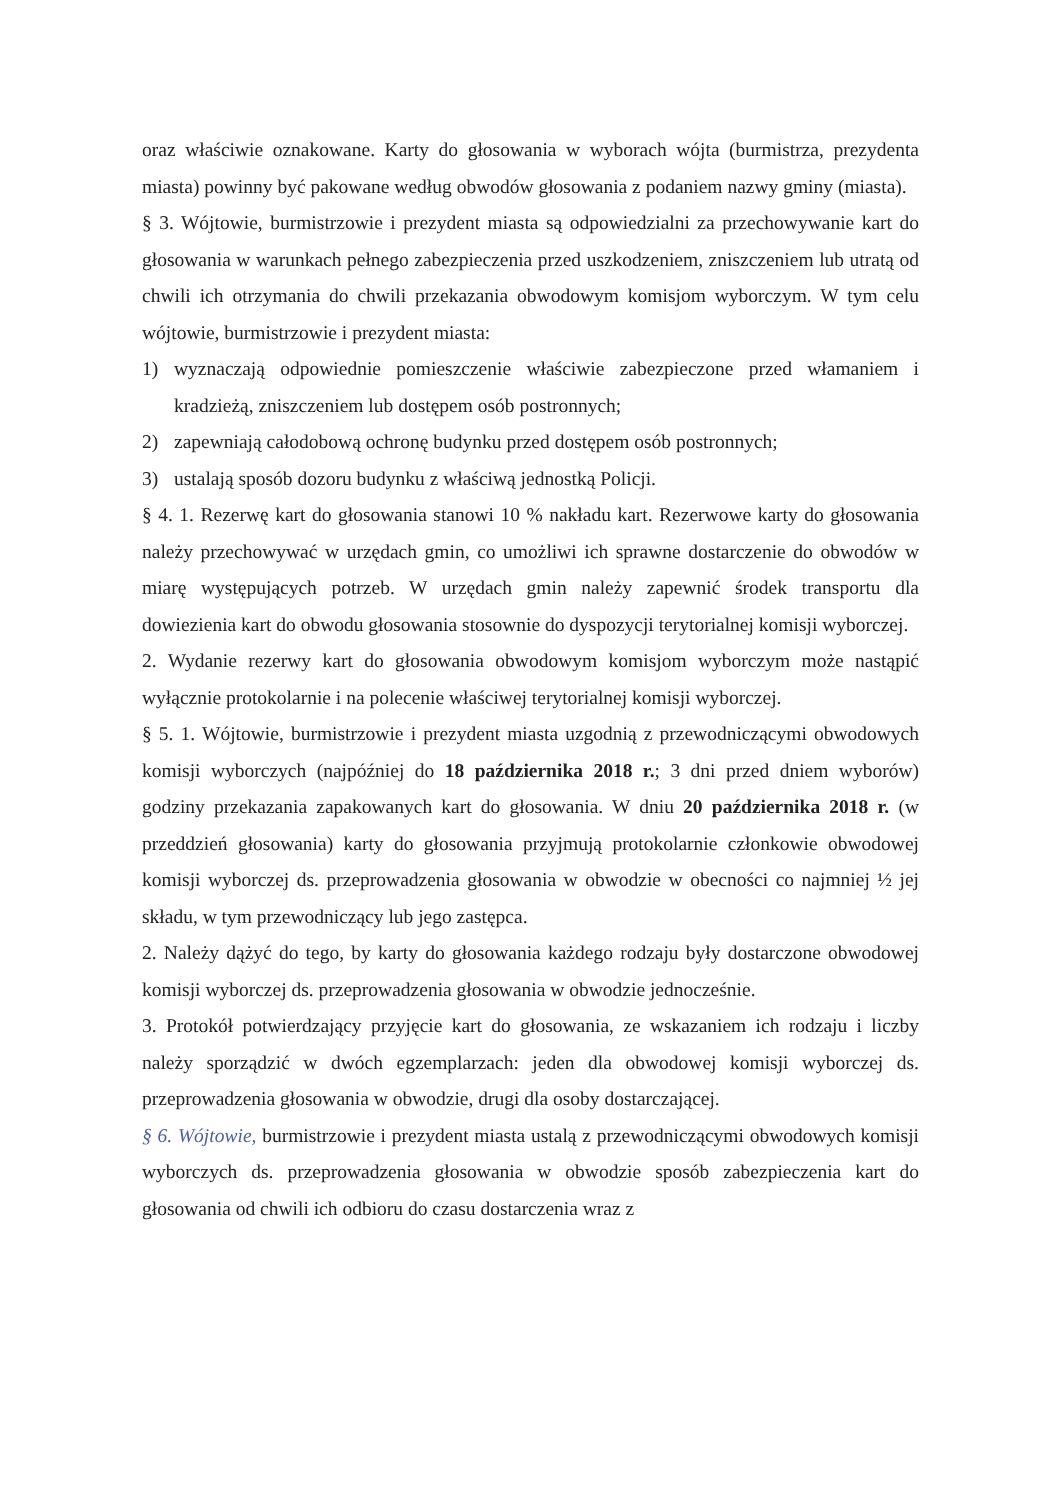oraz właściwie oznakowane. Karty do głosowania w wyborach wójta (burmistrza, prezydenta miasta) powinny być pakowane według obwodów głosowania z podaniem nazwy gminy (miasta).
§ 3. Wójtowie, burmistrzowie i prezydent miasta są odpowiedzialni za przechowywanie kart do głosowania w warunkach pełnego zabezpieczenia przed uszkodzeniem, zniszczeniem lub utratą od chwili ich otrzymania do chwili przekazania obwodowym komisjom wyborczym. W tym celu wójtowie, burmistrzowie i prezydent miasta:
1) wyznaczają odpowiednie pomieszczenie właściwie zabezpieczone przed włamaniem i kradzieżą, zniszczeniem lub dostępem osób postronnych;
2) zapewniają całodobową ochronę budynku przed dostępem osób postronnych;
3) ustalają sposób dozoru budynku z właściwą jednostką Policji.
§ 4. 1. Rezerwę kart do głosowania stanowi 10 % nakładu kart. Rezerwowe karty do głosowania należy przechowywać w urzędach gmin, co umożliwi ich sprawne dostarczenie do obwodów w miarę występujących potrzeb. W urzędach gmin należy zapewnić środek transportu dla dowiezienia kart do obwodu głosowania stosownie do dyspozycji terytorialnej komisji wyborczej.
2. Wydanie rezerwy kart do głosowania obwodowym komisjom wyborczym może nastąpić wyłącznie protokolarnie i na polecenie właściwej terytorialnej komisji wyborczej.
§ 5. 1. Wójtowie, burmistrzowie i prezydent miasta uzgodnią z przewodniczącymi obwodowych komisji wyborczych (najpóźniej do 18 października 2018 r.; 3 dni przed dniem wyborów) godziny przekazania zapakowanych kart do głosowania. W dniu 20 października 2018 r. (w przeddzień głosowania) karty do głosowania przyjmują protokolarnie członkowie obwodowej komisji wyborczej ds. przeprowadzenia głosowania w obwodzie w obecności co najmniej ½ jej składu, w tym przewodniczący lub jego zastępca.
2. Należy dążyć do tego, by karty do głosowania każdego rodzaju były dostarczone obwodowej komisji wyborczej ds. przeprowadzenia głosowania w obwodzie jednocześnie.
3. Protokół potwierdzający przyjęcie kart do głosowania, ze wskazaniem ich rodzaju i liczby należy sporządzić w dwóch egzemplarzach: jeden dla obwodowej komisji wyborczej ds. przeprowadzenia głosowania w obwodzie, drugi dla osoby dostarczającej.
§ 6. Wójtowie, burmistrzowie i prezydent miasta ustalą z przewodniczącymi obwodowych komisji wyborczych ds. przeprowadzenia głosowania w obwodzie sposób zabezpieczenia kart do głosowania od chwili ich odbioru do czasu dostarczenia wraz z